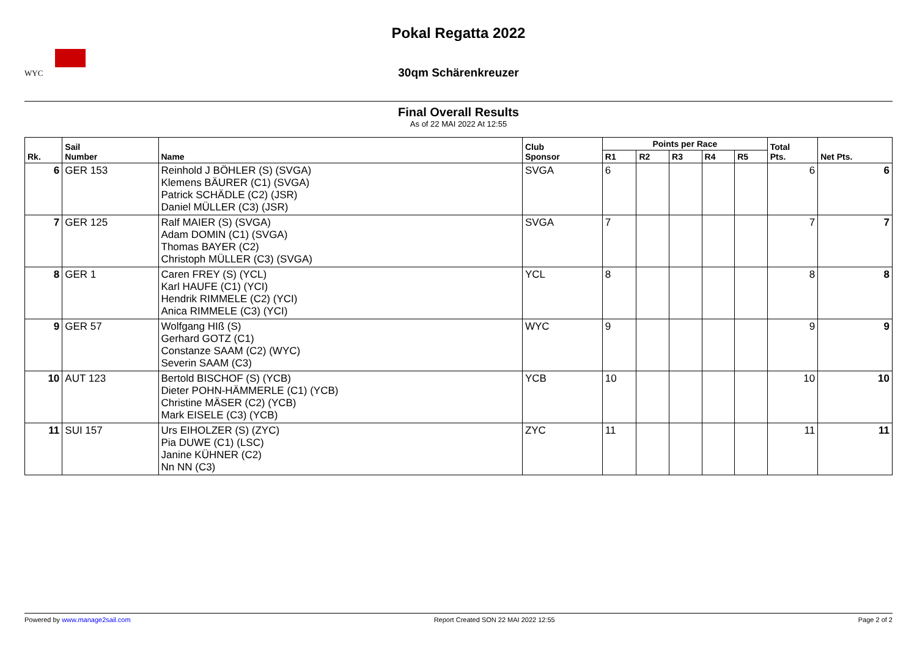WYC
Pokal Regatta 2022
30qm Schärenkreuzer
Final Overall Results
As of 22 MAI 2022 At 12:55
| Rk. | Sail Number | Name | Club Sponsor | Points per Race | | | | | Total Pts. | Net Pts. |
| --- | --- | --- | --- | --- | --- | --- | --- | --- | --- | --- |
| | | | | R1 | R2 | R3 | R4 | R5 | | |
| 6 | GER 153 | Reinhold J BÖHLER (S) (SVGA) Klemens BÄURER (C1) (SVGA) Patrick SCHÄDLE (C2) (JSR) Daniel MÜLLER (C3) (JSR) | SVGA | 6 | | | | | 6 | 6 |
| 7 | GER 125 | Ralf MAIER (S) (SVGA) Adam DOMIN (C1) (SVGA) Thomas BAYER (C2) Christoph MÜLLER (C3) (SVGA) | SVGA | 7 | | | | | 7 | 7 |
| 8 | GER 1 | Caren FREY (S) (YCL) Karl HAUFE (C1) (YCI) Hendrik RIMMELE (C2) (YCI) Anica RIMMELE (C3) (YCI) | YCL | 8 | | | | | 8 | 8 |
| 9 | GER 57 | Wolfgang HIß (S) Gerhard GOTZ (C1) Constanze SAAM (C2) (WYC) Severin SAAM (C3) | WYC | 9 | | | | | 9 | 9 |
| 10 | AUT 123 | Bertold BISCHOF (S) (YCB) Dieter POHN-HÄMMERLE (C1) (YCB) Christine MÄSER (C2) (YCB) Mark EISELE (C3) (YCB) | YCB | 10 | | | | | 10 | 10 |
| 11 | SUI 157 | Urs EIHOLZER (S) (ZYC) Pia DUWE (C1) (LSC) Janine KÜHNER (C2) Nn NN (C3) | ZYC | 11 | | | | | 11 | 11 |
Powered by www.manage2sail.com Report Created SON 22 MAI 2022 12:55 Page 2 of 2